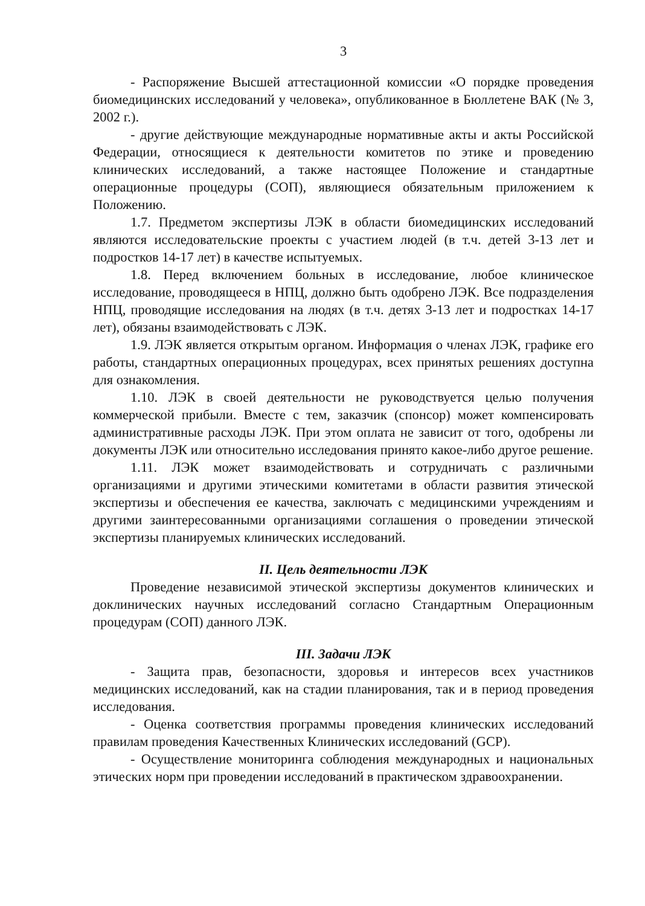3
- Распоряжение Высшей аттестационной комиссии «О порядке проведения биомедицинских исследований у человека», опубликованное в Бюллетене ВАК (№ 3, 2002 г.).
- другие действующие международные нормативные акты и акты Российской Федерации, относящиеся к деятельности комитетов по этике и проведению клинических исследований, а также настоящее Положение и стандартные операционные процедуры (СОП), являющиеся обязательным приложением к Положению.
1.7. Предметом экспертизы ЛЭК в области биомедицинских исследований являются исследовательские проекты с участием людей (в т.ч. детей 3-13 лет и подростков 14-17 лет) в качестве испытуемых.
1.8. Перед включением больных в исследование, любое клиническое исследование, проводящееся в НПЦ, должно быть одобрено ЛЭК. Все подразделения НПЦ, проводящие исследования на людях (в т.ч. детях 3-13 лет и подростках 14-17 лет), обязаны взаимодействовать с ЛЭК.
1.9. ЛЭК является открытым органом. Информация о членах ЛЭК, графике его работы, стандартных операционных процедурах, всех принятых решениях доступна для ознакомления.
1.10. ЛЭК в своей деятельности не руководствуется целью получения коммерческой прибыли. Вместе с тем, заказчик (спонсор) может компенсировать административные расходы ЛЭК. При этом оплата не зависит от того, одобрены ли документы ЛЭК или относительно исследования принято какое-либо другое решение.
1.11. ЛЭК может взаимодействовать и сотрудничать с различными организациями и другими этическими комитетами в области развития этической экспертизы и обеспечения ее качества, заключать с медицинскими учреждениям и другими заинтересованными организациями соглашения о проведении этической экспертизы планируемых клинических исследований.
II. Цель деятельности ЛЭК
Проведение независимой этической экспертизы документов клинических и доклинических научных исследований согласно Стандартным Операционным процедурам (СОП) данного ЛЭК.
III. Задачи ЛЭК
- Защита прав, безопасности, здоровья и интересов всех участников медицинских исследований, как на стадии планирования, так и в период проведения исследования.
- Оценка соответствия программы проведения клинических исследований правилам проведения Качественных Клинических исследований (GCP).
- Осуществление мониторинга соблюдения международных и национальных этических норм при проведении исследований в практическом здравоохранении.